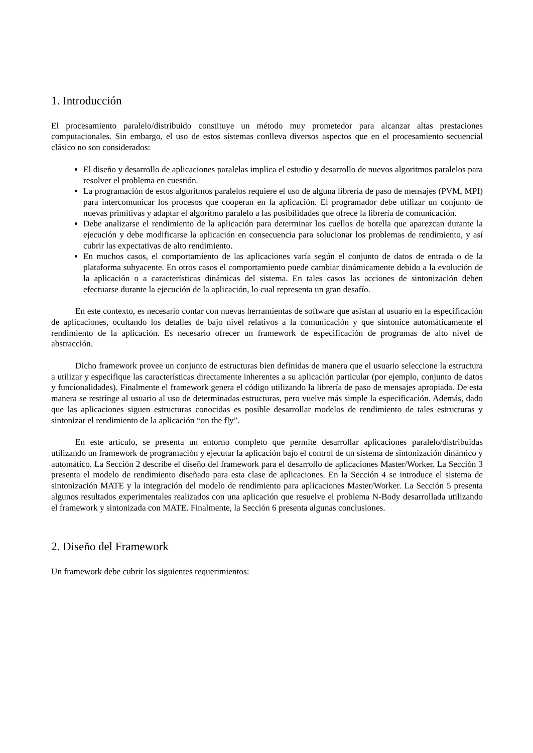1. Introducción
El procesamiento paralelo/distribuido constituye un método muy prometedor para alcanzar altas prestaciones computacionales. Sin embargo, el uso de estos sistemas conlleva diversos aspectos que en el procesamiento secuencial clásico no son considerados:
El diseño y desarrollo de aplicaciones paralelas implica el estudio y desarrollo de nuevos algoritmos paralelos para resolver el problema en cuestión.
La programación de estos algoritmos paralelos requiere el uso de alguna librería de paso de mensajes (PVM, MPI) para intercomunicar los procesos que cooperan en la aplicación. El programador debe utilizar un conjunto de nuevas primitivas y adaptar el algoritmo paralelo a las posibilidades que ofrece la librería de comunicación.
Debe analizarse el rendimiento de la aplicación para determinar los cuellos de botella que aparezcan durante la ejecución y debe modificarse la aplicación en consecuencia para solucionar los problemas de rendimiento, y así cubrir las expectativas de alto rendimiento.
En muchos casos, el comportamiento de las aplicaciones varía según el conjunto de datos de entrada o de la plataforma subyacente. En otros casos el comportamiento puede cambiar dinámicamente debido a la evolución de la aplicación o a características dinámicas del sistema. En tales casos las acciones de sintonización deben efectuarse durante la ejecución de la aplicación, lo cual representa un gran desafío.
En este contexto, es necesario contar con nuevas herramientas de software que asistan al usuario en la especificación de aplicaciones, ocultando los detalles de bajo nivel relativos a la comunicación y que sintonice automáticamente el rendimiento de la aplicación. Es necesario ofrecer un framework de especificación de programas de alto nivel de abstracción.
Dicho framework provee un conjunto de estructuras bien definidas de manera que el usuario seleccione la estructura a utilizar y especifique las características directamente inherentes a su aplicación particular (por ejemplo, conjunto de datos y funcionalidades). Finalmente el framework genera el código utilizando la librería de paso de mensajes apropiada. De esta manera se restringe al usuario al uso de determinadas estructuras, pero vuelve más simple la especificación. Además, dado que las aplicaciones siguen estructuras conocidas es posible desarrollar modelos de rendimiento de tales estructuras y sintonizar el rendimiento de la aplicación “on the fly”.
En este artículo, se presenta un entorno completo que permite desarrollar aplicaciones paralelo/distribuidas utilizando un framework de programación y ejecutar la aplicación bajo el control de un sistema de sintonización dinámico y automático. La Sección 2 describe el diseño del framework para el desarrollo de aplicaciones Master/Worker. La Sección 3 presenta el modelo de rendimiento diseñado para esta clase de aplicaciones. En la Sección 4 se introduce el sistema de sintonización MATE y la integración del modelo de rendimiento para aplicaciones Master/Worker. La Sección 5 presenta algunos resultados experimentales realizados con una aplicación que resuelve el problema N-Body desarrollada utilizando el framework y sintonizada con MATE. Finalmente, la Sección 6 presenta algunas conclusiones.
2. Diseño del Framework
Un framework debe cubrir los siguientes requerimientos: